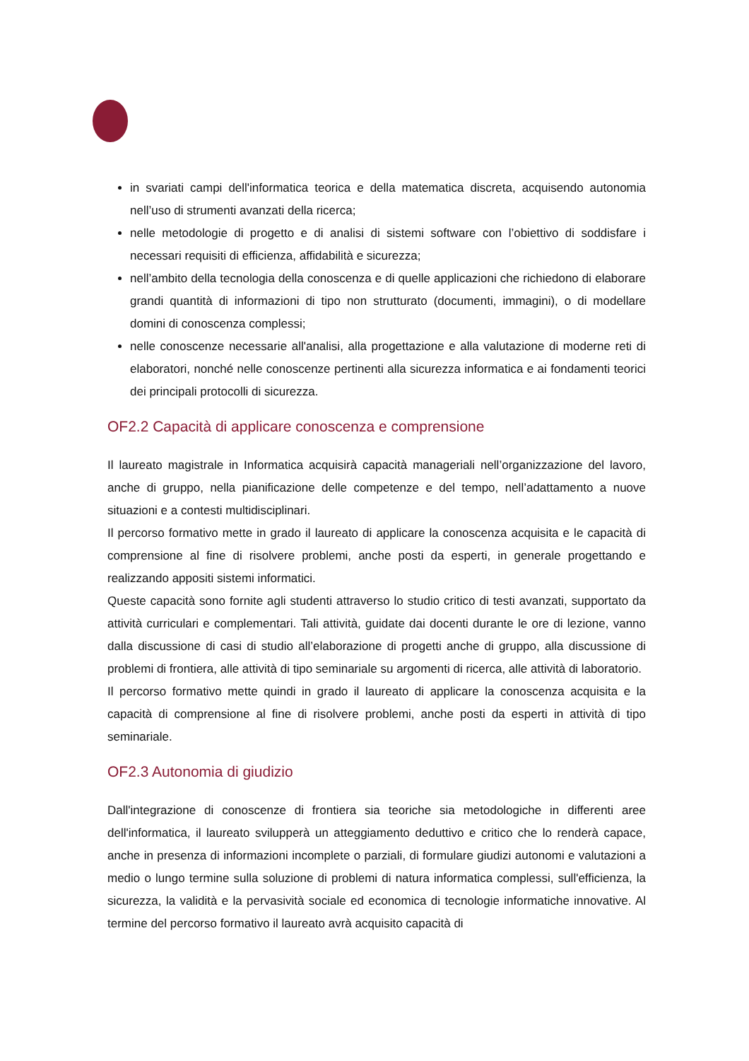in svariati campi dell'informatica teorica e della matematica discreta, acquisendo autonomia nell’uso di strumenti avanzati della ricerca;
nelle metodologie di progetto e di analisi di sistemi software con l’obiettivo di soddisfare i necessari requisiti di efficienza, affidabilità e sicurezza;
nell’ambito della tecnologia della conoscenza e di quelle applicazioni che richiedono di elaborare grandi quantità di informazioni di tipo non strutturato (documenti, immagini), o di modellare domini di conoscenza complessi;
nelle conoscenze necessarie all'analisi, alla progettazione e alla valutazione di moderne reti di elaboratori, nonché nelle conoscenze pertinenti alla sicurezza informatica e ai fondamenti teorici dei principali protocolli di sicurezza.
OF2.2 Capacità di applicare conoscenza e comprensione
Il laureato magistrale in Informatica acquisirà capacità manageriali nell’organizzazione del lavoro, anche di gruppo, nella pianificazione delle competenze e del tempo, nell’adattamento a nuove situazioni e a contesti multidisciplinari.
Il percorso formativo mette in grado il laureato di applicare la conoscenza acquisita e le capacità di comprensione al fine di risolvere problemi, anche posti da esperti, in generale progettando e realizzando appositi sistemi informatici.
Queste capacità sono fornite agli studenti attraverso lo studio critico di testi avanzati, supportato da attività curriculari e complementari. Tali attività, guidate dai docenti durante le ore di lezione, vanno dalla discussione di casi di studio all’elaborazione di progetti anche di gruppo, alla discussione di problemi di frontiera, alle attività di tipo seminariale su argomenti di ricerca, alle attività di laboratorio.
Il percorso formativo mette quindi in grado il laureato di applicare la conoscenza acquisita e la capacità di comprensione al fine di risolvere problemi, anche posti da esperti in attività di tipo seminariale.
OF2.3 Autonomia di giudizio
Dall'integrazione di conoscenze di frontiera sia teoriche sia metodologiche in differenti aree dell'informatica, il laureato svilupperà un atteggiamento deduttivo e critico che lo renderà capace, anche in presenza di informazioni incomplete o parziali, di formulare giudizi autonomi e valutazioni a medio o lungo termine sulla soluzione di problemi di natura informatica complessi, sull'efficienza, la sicurezza, la validità e la pervasività sociale ed economica di tecnologie informatiche innovative. Al termine del percorso formativo il laureato avrà acquisito capacità di